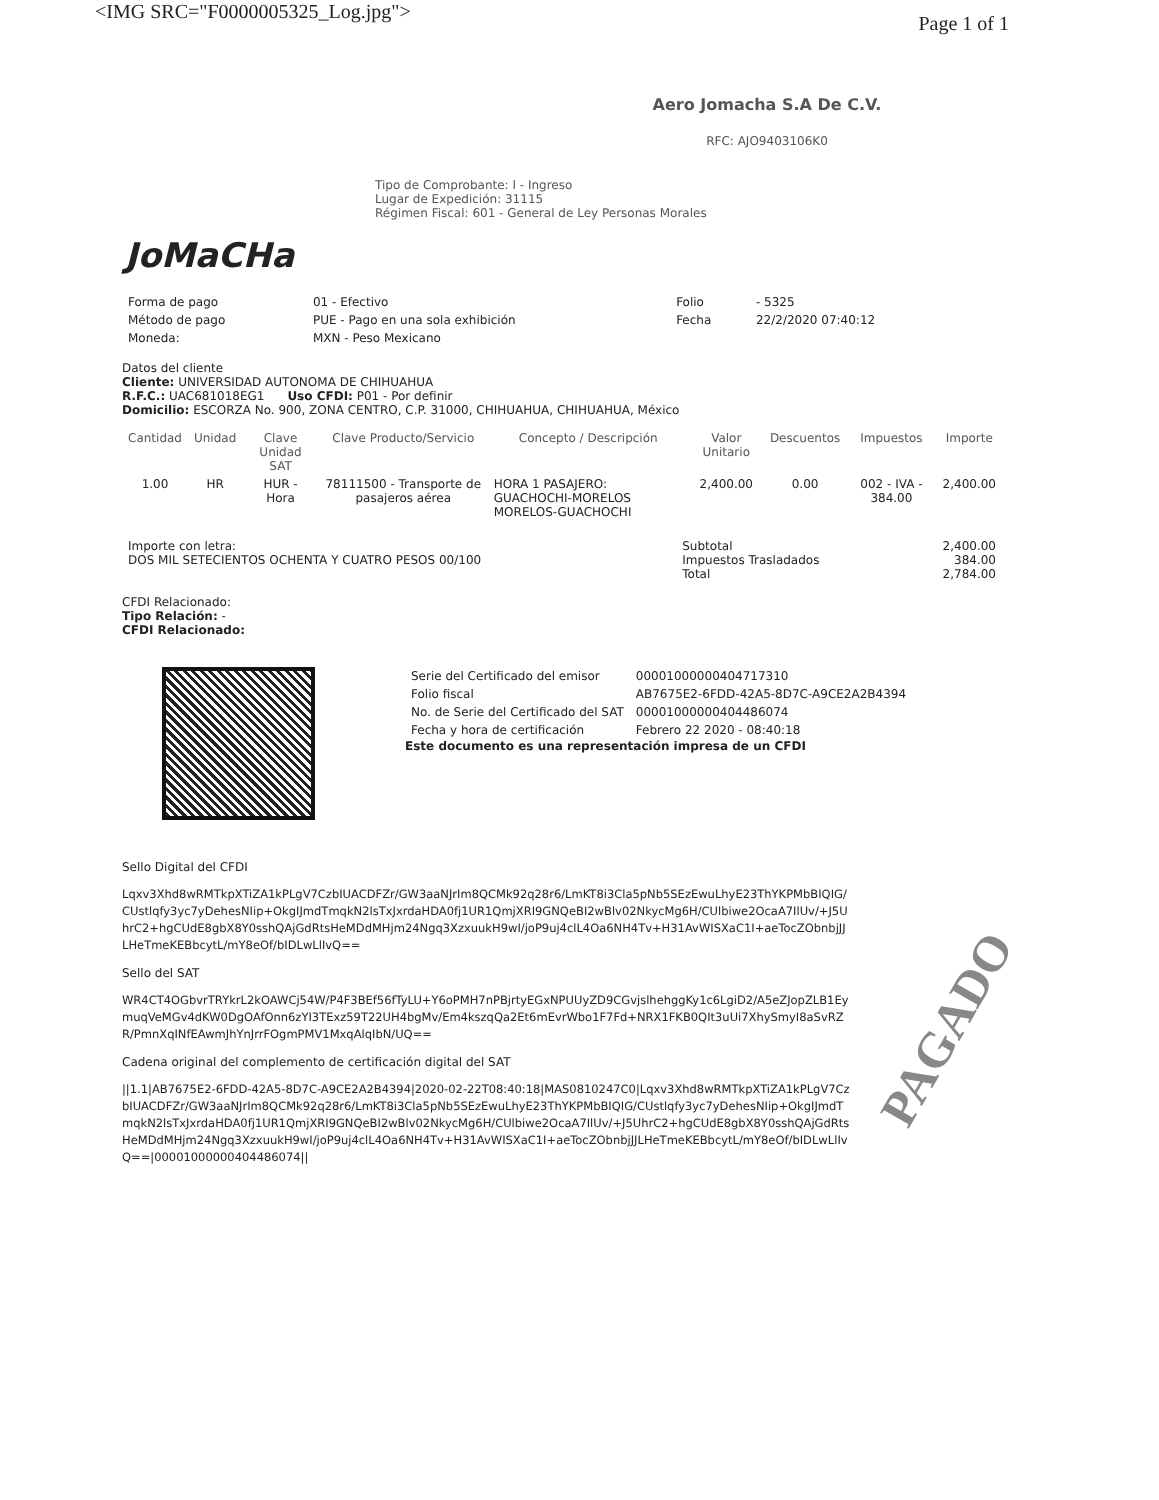<IMG SRC="F0000005325_Log.jpg"> Page 1 of 1
JoMaCHa
Aero Jomacha S.A De C.V.
RFC: AJO9403106K0
Tipo de Comprobante: I - Ingreso
Lugar de Expedición: 31115
Régimen Fiscal: 601 - General de Ley Personas Morales
| Forma de pago | 01 - Efectivo | Folio | - 5325 |
| Método de pago | PUE - Pago en una sola exhibición | Fecha | 22/2/2020 07:40:12 |
| Moneda: | MXN - Peso Mexicano | | |
Datos del cliente
Cliente: UNIVERSIDAD AUTONOMA DE CHIHUAHUA
R.F.C.: UAC681018EG1 Uso CFDI: P01 - Por definir
Domicilio: ESCORZA No. 900, ZONA CENTRO, C.P. 31000, CHIHUAHUA, CHIHUAHUA, México
| Cantidad | Unidad | Clave Unidad SAT | Clave Producto/Servicio | Concepto / Descripción | Valor Unitario | Descuentos | Impuestos | Importe |
| --- | --- | --- | --- | --- | --- | --- | --- | --- |
| 1.00 | HR | HUR - Hora | 78111500 - Transporte de pasajeros aérea | HORA 1 PASAJERO: GUACHOCHI-MORELOS MORELOS-GUACHOCHI | 2,400.00 | 0.00 | 002 - IVA - 384.00 | 2,400.00 |
| Importe con letra: DOS MIL SETECIENTOS OCHENTA Y CUATRO PESOS 00/100 | Subtotal Impuestos Trasladados Total | 2,400.00 384.00 2,784.00 |
CFDI Relacionado:
Tipo Relación: -
CFDI Relacionado:
| Serie del Certificado del emisor | 00001000000404717310 |
| Folio fiscal | AB7675E2-6FDD-42A5-8D7C-A9CE2A2B4394 |
| No. de Serie del Certificado del SAT | 00001000000404486074 |
| Fecha y hora de certificación | Febrero 22 2020 - 08:40:18 |
Este documento es una representación impresa de un CFDI
Sello Digital del CFDI
Lqxv3Xhd8wRMTkpXTiZA1kPLgV7CzbIUACDFZr/GW3aaNJrIm8QCMk92q28r6/LmKT8i3Cla5pNb5SEzEwuLhyE23ThYKPMbBIQIG/CUstlqfy3yc7yDehesNIip+OkgIJmdTmqkN2lsTxJxrdaHDA0fj1UR1QmjXRI9GNQeBI2wBlv02NkycMg6H/CUlbiwe2OcaA7IlUv/+J5UhrC2+hgCUdE8gbX8Y0sshQAjGdRtsHeMDdMHjm24Ngq3XzxuukH9wI/joP9uj4clL4Oa6NH4Tv+H31AvWISXaC1I+aeTocZObnbjJJLHeTmeKEBbcytL/mY8eOf/bIDLwLlIvQ==
Sello del SAT
WR4CT4OGbvrTRYkrL2kOAWCj54W/P4F3BEf56fTyLU+Y6oPMH7nPBjrtyEGxNPUUyZD9CGvjslhehggKy1c6LgiD2/A5eZJopZLB1EymuqVeMGv4dKW0DgOAfOnn6zYI3TExz59T22UH4bgMv/Em4kszqQa2Et6mEvrWbo1F7Fd+NRX1FKB0QIt3uUi7XhySmyI8aSvRZR/PmnXqINfEAwmJhYnJrrFOgmPMV1MxqAlqIbN/UQ==
Cadena original del complemento de certificación digital del SAT
||1.1|AB7675E2-6FDD-42A5-8D7C-A9CE2A2B4394|2020-02-22T08:40:18|MAS0810247C0|Lqxv3Xhd8wRMTkpXTiZA1kPLgV7CzbIUACDFZr/GW3aaNJrIm8QCMk92q28r6/LmKT8i3Cla5pNb5SEzEwuLhyE23ThYKPMbBIQIG/CUstlqfy3yc7yDehesNIip+OkgIJmdTmqkN2lsTxJxrdaHDA0fj1UR1QmjXRI9GNQeBI2wBlv02NkycMg6H/CUlbiwe2OcaA7IlUv/+J5UhrC2+hgCUdE8gbX8Y0sshQAjGdRtsHeMDdMHjm24Ngq3XzxuukH9wI/joP9uj4clL4Oa6NH4Tv+H31AvWISXaC1I+aeTocZObnbjJJLHeTmeKEBbcytL/mY8eOf/bIDLwLlIvQ==|00001000000404486074||
PAGADO